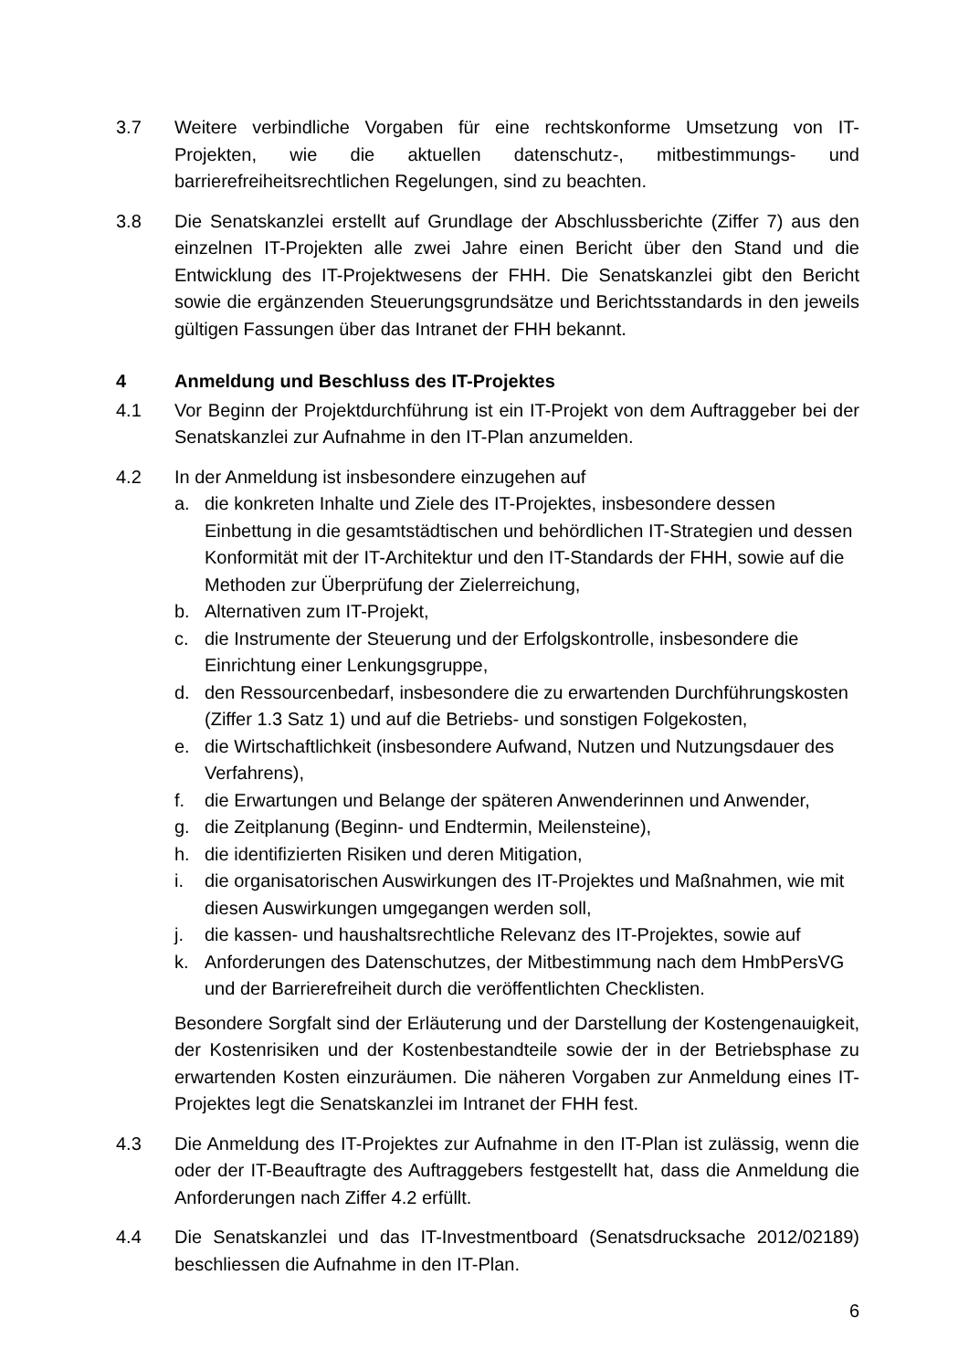3.7 Weitere verbindliche Vorgaben für eine rechtskonforme Umsetzung von IT-Projekten, wie die aktuellen datenschutz-, mitbestimmungs- und barrierefreiheitsrechtlichen Regelungen, sind zu beachten.
3.8 Die Senatskanzlei erstellt auf Grundlage der Abschlussberichte (Ziffer 7) aus den einzelnen IT-Projekten alle zwei Jahre einen Bericht über den Stand und die Entwicklung des IT-Projektwesens der FHH. Die Senatskanzlei gibt den Bericht sowie die ergänzenden Steuerungsgrundsätze und Berichtsstandards in den jeweils gültigen Fassungen über das Intranet der FHH bekannt.
4 Anmeldung und Beschluss des IT-Projektes
4.1 Vor Beginn der Projektdurchführung ist ein IT-Projekt von dem Auftraggeber bei der Senatskanzlei zur Aufnahme in den IT-Plan anzumelden.
4.2 In der Anmeldung ist insbesondere einzugehen auf
a. die konkreten Inhalte und Ziele des IT-Projektes, insbesondere dessen Einbettung in die gesamtstädtischen und behördlichen IT-Strategien und dessen Konformität mit der IT-Architektur und den IT-Standards der FHH, sowie auf die Methoden zur Überprüfung der Zielerreichung,
b. Alternativen zum IT-Projekt,
c. die Instrumente der Steuerung und der Erfolgskontrolle, insbesondere die Einrichtung einer Lenkungsgruppe,
d. den Ressourcenbedarf, insbesondere die zu erwartenden Durchführungskosten (Ziffer 1.3 Satz 1) und auf die Betriebs- und sonstigen Folgekosten,
e. die Wirtschaftlichkeit (insbesondere Aufwand, Nutzen und Nutzungsdauer des Verfahrens),
f. die Erwartungen und Belange der späteren Anwenderinnen und Anwender,
g. die Zeitplanung (Beginn- und Endtermin, Meilensteine),
h. die identifizierten Risiken und deren Mitigation,
i. die organisatorischen Auswirkungen des IT-Projektes und Maßnahmen, wie mit diesen Auswirkungen umgegangen werden soll,
j. die kassen- und haushaltsrechtliche Relevanz des IT-Projektes, sowie auf
k. Anforderungen des Datenschutzes, der Mitbestimmung nach dem HmbPersVG und der Barrierefreiheit durch die veröffentlichten Checklisten.
Besondere Sorgfalt sind der Erläuterung und der Darstellung der Kostengenauigkeit, der Kostenrisiken und der Kostenbestandteile sowie der in der Betriebsphase zu erwartenden Kosten einzuräumen. Die näheren Vorgaben zur Anmeldung eines IT-Projektes legt die Senatskanzlei im Intranet der FHH fest.
4.3 Die Anmeldung des IT-Projektes zur Aufnahme in den IT-Plan ist zulässig, wenn die oder der IT-Beauftragte des Auftraggebers festgestellt hat, dass die Anmeldung die Anforderungen nach Ziffer 4.2 erfüllt.
4.4 Die Senatskanzlei und das IT-Investmentboard (Senatsdrucksache 2012/02189) beschliessen die Aufnahme in den IT-Plan.
6